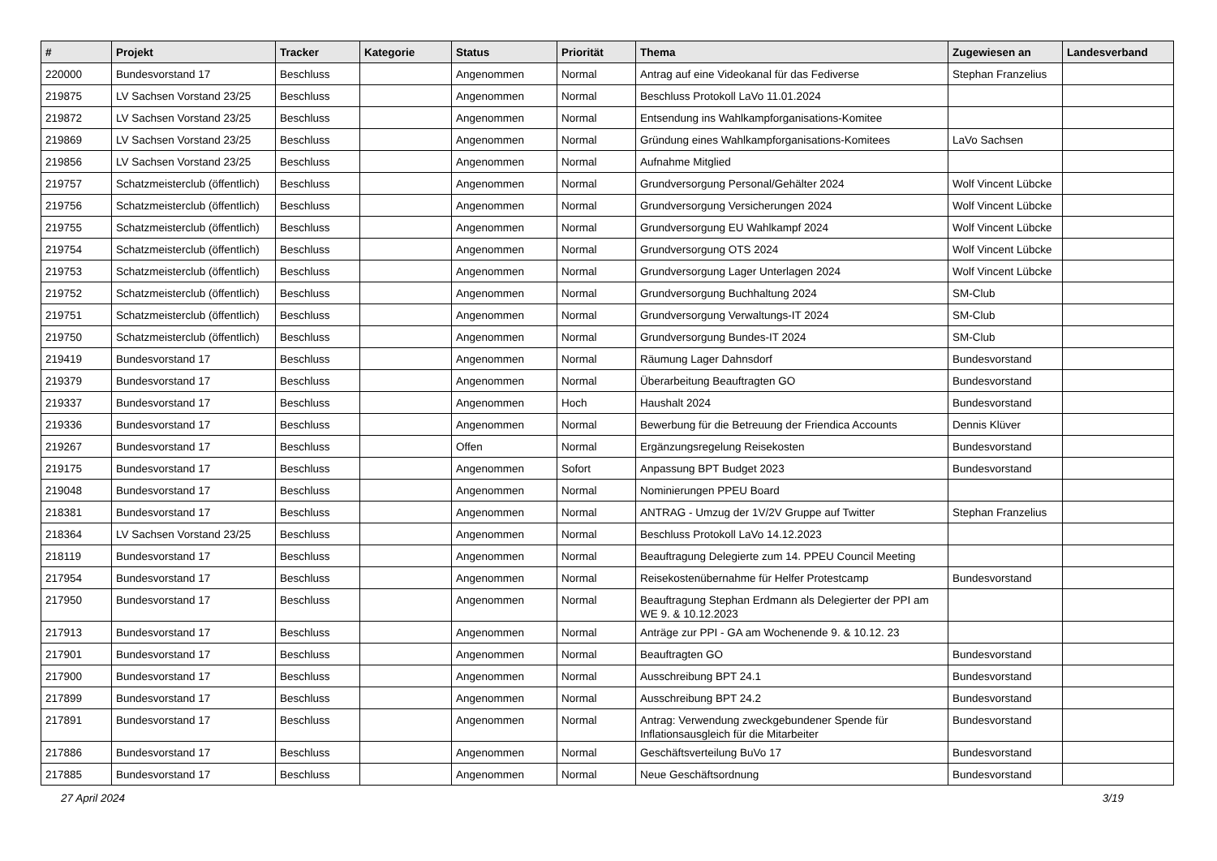| # | Projekt | Tracker | Kategorie | Status | Priorität | Thema | Zugewiesen an | Landesverband |
| --- | --- | --- | --- | --- | --- | --- | --- | --- |
| 220000 | Bundesvorstand 17 | Beschluss | | Angenommen | Normal | Antrag auf eine Videokanal für das Fediverse | Stephan Franzelius | |
| 219875 | LV Sachsen Vorstand 23/25 | Beschluss | | Angenommen | Normal | Beschluss Protokoll LaVo 11.01.2024 | | |
| 219872 | LV Sachsen Vorstand 23/25 | Beschluss | | Angenommen | Normal | Entsendung ins Wahlkampforganisations-Komitee | | |
| 219869 | LV Sachsen Vorstand 23/25 | Beschluss | | Angenommen | Normal | Gründung eines Wahlkampforganisations-Komitees | LaVo Sachsen | |
| 219856 | LV Sachsen Vorstand 23/25 | Beschluss | | Angenommen | Normal | Aufnahme Mitglied | | |
| 219757 | Schatzmeisterclub (öffentlich) | Beschluss | | Angenommen | Normal | Grundversorgung Personal/Gehälter 2024 | Wolf Vincent Lübcke | |
| 219756 | Schatzmeisterclub (öffentlich) | Beschluss | | Angenommen | Normal | Grundversorgung Versicherungen 2024 | Wolf Vincent Lübcke | |
| 219755 | Schatzmeisterclub (öffentlich) | Beschluss | | Angenommen | Normal | Grundversorgung EU Wahlkampf 2024 | Wolf Vincent Lübcke | |
| 219754 | Schatzmeisterclub (öffentlich) | Beschluss | | Angenommen | Normal | Grundversorgung OTS 2024 | Wolf Vincent Lübcke | |
| 219753 | Schatzmeisterclub (öffentlich) | Beschluss | | Angenommen | Normal | Grundversorgung Lager Unterlagen 2024 | Wolf Vincent Lübcke | |
| 219752 | Schatzmeisterclub (öffentlich) | Beschluss | | Angenommen | Normal | Grundversorgung Buchhaltung 2024 | SM-Club | |
| 219751 | Schatzmeisterclub (öffentlich) | Beschluss | | Angenommen | Normal | Grundversorgung Verwaltungs-IT 2024 | SM-Club | |
| 219750 | Schatzmeisterclub (öffentlich) | Beschluss | | Angenommen | Normal | Grundversorgung Bundes-IT 2024 | SM-Club | |
| 219419 | Bundesvorstand 17 | Beschluss | | Angenommen | Normal | Räumung Lager Dahnsdorf | Bundesvorstand | |
| 219379 | Bundesvorstand 17 | Beschluss | | Angenommen | Normal | Überarbeitung Beauftragten GO | Bundesvorstand | |
| 219337 | Bundesvorstand 17 | Beschluss | | Angenommen | Hoch | Haushalt 2024 | Bundesvorstand | |
| 219336 | Bundesvorstand 17 | Beschluss | | Angenommen | Normal | Bewerbung für die Betreuung der Friendica Accounts | Dennis Klüver | |
| 219267 | Bundesvorstand 17 | Beschluss | | Offen | Normal | Ergänzungsregelung Reisekosten | Bundesvorstand | |
| 219175 | Bundesvorstand 17 | Beschluss | | Angenommen | Sofort | Anpassung BPT Budget 2023 | Bundesvorstand | |
| 219048 | Bundesvorstand 17 | Beschluss | | Angenommen | Normal | Nominierungen PPEU Board | | |
| 218381 | Bundesvorstand 17 | Beschluss | | Angenommen | Normal | ANTRAG - Umzug der 1V/2V Gruppe auf Twitter | Stephan Franzelius | |
| 218364 | LV Sachsen Vorstand 23/25 | Beschluss | | Angenommen | Normal | Beschluss Protokoll LaVo 14.12.2023 | | |
| 218119 | Bundesvorstand 17 | Beschluss | | Angenommen | Normal | Beauftragung Delegierte zum 14. PPEU Council Meeting | | |
| 217954 | Bundesvorstand 17 | Beschluss | | Angenommen | Normal | Reisekostenübernahme für Helfer Protestcamp | Bundesvorstand | |
| 217950 | Bundesvorstand 17 | Beschluss | | Angenommen | Normal | Beauftragung Stephan Erdmann als Delegierter der PPI am WE 9. & 10.12.2023 | | |
| 217913 | Bundesvorstand 17 | Beschluss | | Angenommen | Normal | Anträge zur PPI - GA am Wochenende 9. & 10.12. 23 | | |
| 217901 | Bundesvorstand 17 | Beschluss | | Angenommen | Normal | Beauftragten GO | Bundesvorstand | |
| 217900 | Bundesvorstand 17 | Beschluss | | Angenommen | Normal | Ausschreibung BPT 24.1 | Bundesvorstand | |
| 217899 | Bundesvorstand 17 | Beschluss | | Angenommen | Normal | Ausschreibung BPT 24.2 | Bundesvorstand | |
| 217891 | Bundesvorstand 17 | Beschluss | | Angenommen | Normal | Antrag: Verwendung zweckgebundener Spende für Inflationsausgleich für die Mitarbeiter | Bundesvorstand | |
| 217886 | Bundesvorstand 17 | Beschluss | | Angenommen | Normal | Geschäftsverteilung BuVo 17 | Bundesvorstand | |
| 217885 | Bundesvorstand 17 | Beschluss | | Angenommen | Normal | Neue Geschäftsordnung | Bundesvorstand | |
27 April 2024 3/19